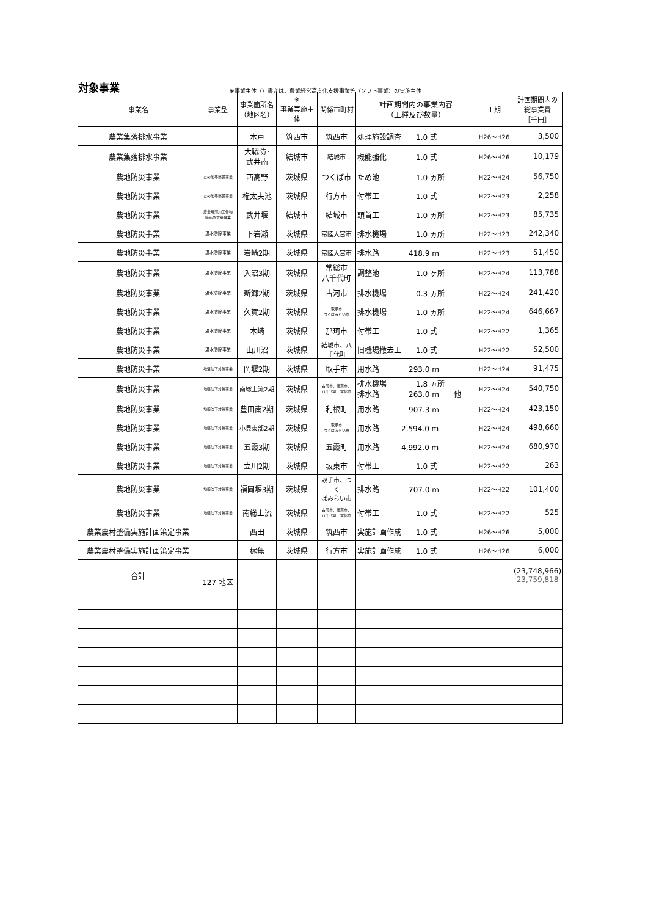対象事業
※事業主体（）書きは、農業経営高度化支援事業等（ソフト事業）の実施主体
| 事業名 | 事業型 | 事業箇所名 （地区名） | ※ 事業実施主体 | 関係市町村 | 計画期間内の事業内容 （工種及び数量） | 工期 | 計画期間内の 総事業費 ［千円］ |
| --- | --- | --- | --- | --- | --- | --- | --- |
| 農業集落排水事業 | | 木戸 | 筑西市 | 筑西市 | 処理施設調査 1.0 式 | H26～H26 | 3,500 |
| 農業集落排水事業 | | 大戦防･ 武井南 | 結城市 | 結城市 | 機能強化 1.0 式 | H26～H26 | 10,179 |
| 農地防災事業 | ため池等整備事業 | 西高野 | 茨城県 | つくば市 | ため池 1.0 ヵ所 | H22～H24 | 56,750 |
| 農地防災事業 | ため池等整備事業 | 権太夫池 | 茨城県 | 行方市 | 付帯工 1.0 式 | H22～H23 | 2,258 |
| 農地防災事業 | 農業用河川工作物 等応急対策事業 | 武井堰 | 結城市 | 結城市 | 頭首工 1.0 ヵ所 | H22～H23 | 85,735 |
| 農地防災事業 | 湛水防除事業 | 下岩瀬 | 茨城県 | 常陸大宮市 | 排水機場 1.0 ヵ所 | H22～H23 | 242,340 |
| 農地防災事業 | 湛水防除事業 | 岩崎2期 | 茨城県 | 常陸大宮市 | 排水路 418.9 m | H22～H23 | 51,450 |
| 農地防災事業 | 湛水防除事業 | 入沼3期 | 茨城県 | 常総市 八千代町 | 調整池 1.0 ヶ所 | H22～H24 | 113,788 |
| 農地防災事業 | 湛水防除事業 | 新郷2期 | 茨城県 | 古河市 | 排水機場 0.3 ヵ所 | H22～H24 | 241,420 |
| 農地防災事業 | 湛水防除事業 | 久賀2期 | 茨城県 | 取手市 つくばみらい市 | 排水機場 1.0 ヵ所 | H22～H24 | 646,667 |
| 農地防災事業 | 湛水防除事業 | 木崎 | 茨城県 | 那珂市 | 付帯工 1.0 式 | H22～H22 | 1,365 |
| 農地防災事業 | 湛水防除事業 | 山川沼 | 茨城県 | 結城市、八 千代町 | 旧機場撤去工 1.0 式 | H22～H22 | 52,500 |
| 農地防災事業 | 地盤沈下対策事業 | 岡堰2期 | 茨城県 | 取手市 | 用水路 293.0 m | H22～H24 | 91,475 |
| 農地防災事業 | 地盤沈下対策事業 | 南総上流2期 | 茨城県 | 古河市、坂東市、 八千代町、常総市 | 排水機場 1.8 ヵ所 排水路 263.0 m 他 | H22～H24 | 540,750 |
| 農地防災事業 | 地盤沈下対策事業 | 豊田南2期 | 茨城県 | 利根町 | 用水路 907.3 m | H22～H24 | 423,150 |
| 農地防災事業 | 地盤沈下対策事業 | 小貝東部2期 | 茨城県 | 取手市 つくばみらい市 | 用水路 2,594.0 m | H22～H24 | 498,660 |
| 農地防災事業 | 地盤沈下対策事業 | 五霞3期 | 茨城県 | 五霞町 | 用水路 4,992.0 m | H22～H24 | 680,970 |
| 農地防災事業 | 地盤沈下対策事業 | 立川2期 | 茨城県 | 坂東市 | 付帯工 1.0 式 | H22～H22 | 263 |
| 農地防災事業 | 地盤沈下対策事業 | 福岡堰3期 | 茨城県 | 取手市、つく ばみらい市 | 排水路 707.0 m | H22～H22 | 101,400 |
| 農地防災事業 | 地盤沈下対策事業 | 南総上流 | 茨城県 | 古河市、坂東市、 八千代町、常総市 | 付帯工 1.0 式 | H22～H22 | 525 |
| 農業農村整備実施計画策定事業 | | 西田 | 茨城県 | 筑西市 | 実施計画作成 1.0 式 | H26～H26 | 5,000 |
| 農業農村整備実施計画策定事業 | | 梶無 | 茨城県 | 行方市 | 実施計画作成 1.0 式 | H26～H26 | 6,000 |
| 合計 | 127 地区 | | | | | | (23,748,966) 23,759,818 |